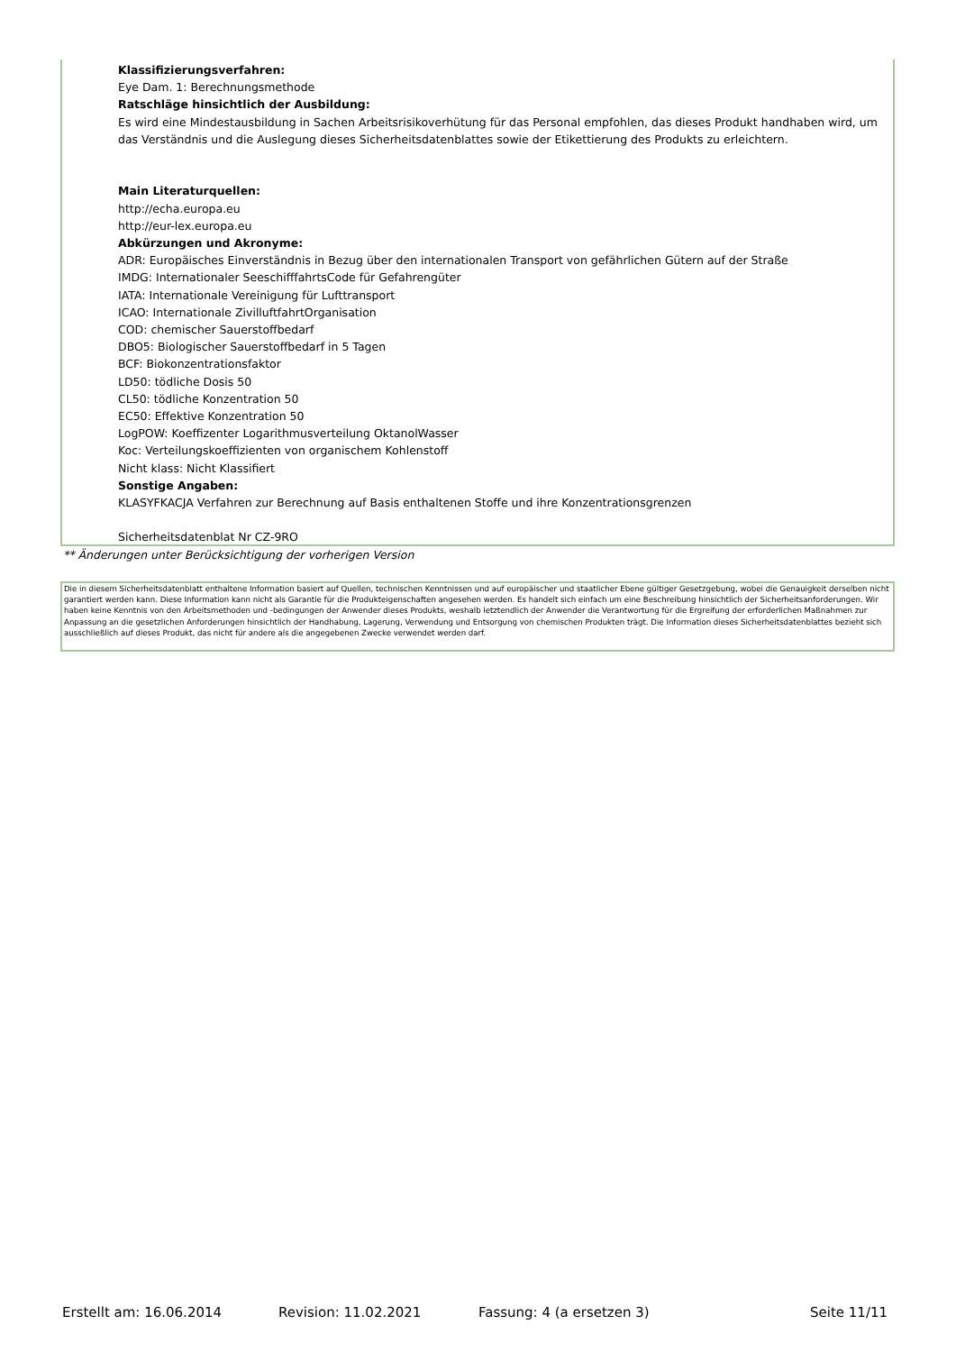Klassifizierungsverfahren:
Eye Dam. 1: Berechnungsmethode
Ratschläge hinsichtlich der Ausbildung:
Es wird eine Mindestausbildung in Sachen Arbeitsrisikoverhütung für das Personal empfohlen, das dieses Produkt handhaben wird, um das Verständnis und die Auslegung dieses Sicherheitsdatenblattes sowie der Etikettierung des Produkts zu erleichtern.
Main Literaturquellen:
http://echa.europa.eu
http://eur-lex.europa.eu
Abkürzungen und Akronyme:
ADR: Europäisches Einverständnis in Bezug über den internationalen Transport von gefährlichen Gütern auf der Straße
IMDG: Internationaler SeeschifffahrtsCode für Gefahrengüter
IATA: Internationale Vereinigung für Lufttransport
ICAO: Internationale ZivilluftfahrtOrganisation
COD: chemischer Sauerstoffbedarf
DBO5: Biologischer Sauerstoffbedarf in 5 Tagen
BCF: Biokonzentrationsfaktor
LD50: tödliche Dosis 50
CL50: tödliche Konzentration 50
EC50: Effektive Konzentration 50
LogPOW: Koeffizenter Logarithmusverteilung OktanolWasser
Koc: Verteilungskoeffizienten von organischem Kohlenstoff
Nicht klass: Nicht Klassifiert
Sonstige Angaben:
KLASYFKACJA Verfahren zur Berechnung auf Basis enthaltenen Stoffe und ihre Konzentrationsgrenzen
Sicherheitsdatenblat Nr CZ-9RO
** Änderungen unter Berücksichtigung der vorherigen Version
Die in diesem Sicherheitsdatenblatt enthaltene Information basiert auf Quellen, technischen Kenntnissen und auf europäischer und staatlicher Ebene gültiger Gesetzgebung, wobei die Genauigkeit derselben nicht garantiert werden kann. Diese Information kann nicht als Garantie für die Produkteigenschaften angesehen werden. Es handelt sich einfach um eine Beschreibung hinsichtlich der Sicherheitsanforderungen. Wir haben keine Kenntnis von den Arbeitsmethoden und -bedingungen der Anwender dieses Produkts, weshalb letztendlich der Anwender die Verantwortung für die Ergreifung der erforderlichen Maßnahmen zur Anpassung an die gesetzlichen Anforderungen hinsichtlich der Handhabung, Lagerung, Verwendung und Entsorgung von chemischen Produkten trägt. Die Information dieses Sicherheitsdatenblattes bezieht sich ausschließlich auf dieses Produkt, das nicht für andere als die angegebenen Zwecke verwendet werden darf.
Erstellt am: 16.06.2014 Revision: 11.02.2021 Fassung: 4 (a ersetzen 3) Seite 11/11